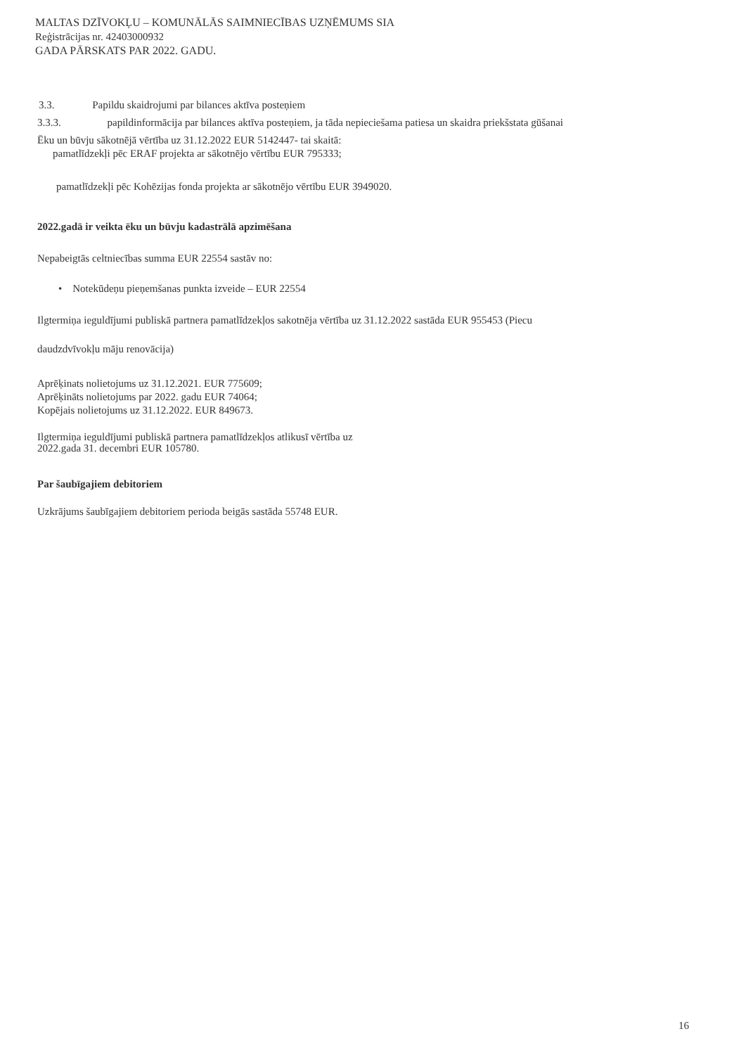MALTAS DZĪVOKĻU – KOMUNĀLĀS SAIMNIECĪBAS UZŅĒMUMS SIA
Reģistrācijas nr. 42403000932
GADA PĀRSKATS PAR 2022. GADU.
3.3. Papildu skaidrojumi par bilances aktīva posteņiem
3.3.3. papildinformācija par bilances aktīva posteņiem, ja tāda nepieciešama patiesa un skaidra priekšstata gūšanai
Ēku un būvju sākotnējā vērtība uz 31.12.2022 EUR 5142447- tai skaitā:
pamatlīdzekļi pēc ERAF projekta ar sākotnējo vērtību EUR 795333;
pamatlīdzekļi pēc Kohēzijas fonda projekta ar sākotnējo vērtību EUR 3949020.
2022.gadā ir veikta ēku un būvju kadastrālā apzimēšana
Nepabeigtās celtniecības summa EUR 22554 sastāv no:
• Notekūdeņu pieņemšanas punkta izveide – EUR 22554
Ilgtermiņa ieguldījumi publiskā partnera pamatlīdzekļos sakotnēja vērtība uz 31.12.2022 sastāda EUR 955453 (Piecu
daudzdvīvokļu māju renovācija)
Aprēķinats nolietojums uz 31.12.2021. EUR 775609;
Aprēķināts nolietojums par 2022. gadu EUR 74064;
Kopējais nolietojums uz 31.12.2022. EUR 849673.
Ilgtermiņa ieguldījumi publiskā partnera pamatlīdzekļos atlikusī vērtība uz
2022.gada 31. decembri EUR 105780.
Par šaubīgajiem debitoriem
Uzkrājums šaubīgajiem debitoriem perioda beigās sastāda 55748 EUR.
16